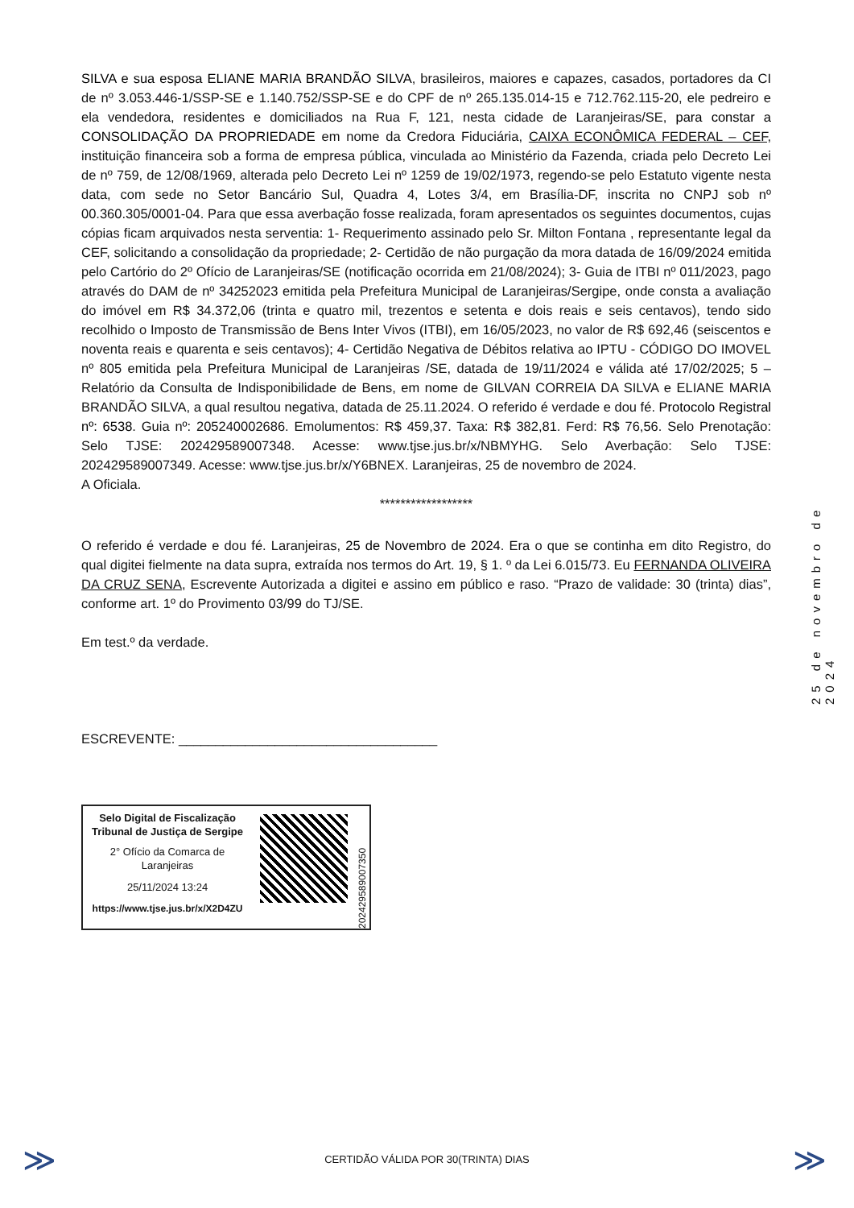SILVA e sua esposa ELIANE MARIA BRANDÃO SILVA, brasileiros, maiores e capazes, casados, portadores da CI de nº 3.053.446-1/SSP-SE e 1.140.752/SSP-SE e do CPF de nº 265.135.014-15 e 712.762.115-20, ele pedreiro e ela vendedora, residentes e domiciliados na Rua F, 121, nesta cidade de Laranjeiras/SE, para constar a CONSOLIDAÇÃO DA PROPRIEDADE em nome da Credora Fiduciária, CAIXA ECONÔMICA FEDERAL – CEF, instituição financeira sob a forma de empresa pública, vinculada ao Ministério da Fazenda, criada pelo Decreto Lei de nº 759, de 12/08/1969, alterada pelo Decreto Lei nº 1259 de 19/02/1973, regendo-se pelo Estatuto vigente nesta data, com sede no Setor Bancário Sul, Quadra 4, Lotes 3/4, em Brasília-DF, inscrita no CNPJ sob nº 00.360.305/0001-04. Para que essa averbação fosse realizada, foram apresentados os seguintes documentos, cujas cópias ficam arquivados nesta serventia: 1- Requerimento assinado pelo Sr. Milton Fontana , representante legal da CEF, solicitando a consolidação da propriedade; 2- Certidão de não purgação da mora datada de 16/09/2024 emitida pelo Cartório do 2º Ofício de Laranjeiras/SE (notificação ocorrida em 21/08/2024); 3- Guia de ITBI nº 011/2023, pago através do DAM de nº 34252023 emitida pela Prefeitura Municipal de Laranjeiras/Sergipe, onde consta a avaliação do imóvel em R$ 34.372,06 (trinta e quatro mil, trezentos e setenta e dois reais e seis centavos), tendo sido recolhido o Imposto de Transmissão de Bens Inter Vivos (ITBI), em 16/05/2023, no valor de R$ 692,46 (seiscentos e noventa reais e quarenta e seis centavos); 4- Certidão Negativa de Débitos relativa ao IPTU - CÓDIGO DO IMOVEL nº 805 emitida pela Prefeitura Municipal de Laranjeiras /SE, datada de 19/11/2024 e válida até 17/02/2025; 5 – Relatório da Consulta de Indisponibilidade de Bens, em nome de GILVAN CORREIA DA SILVA e ELIANE MARIA BRANDÃO SILVA, a qual resultou negativa, datada de 25.11.2024. O referido é verdade e dou fé. Protocolo Registral nº: 6538. Guia nº: 205240002686. Emolumentos: R$ 459,37. Taxa: R$ 382,81. Ferd: R$ 76,56. Selo Prenotação: Selo TJSE: 202429589007348. Acesse: www.tjse.jus.br/x/NBMYHG. Selo Averbação: Selo TJSE: 202429589007349. Acesse: www.tjse.jus.br/x/Y6BNEX. Laranjeiras, 25 de novembro de 2024.
A Oficiala.
******************
O referido é verdade e dou fé. Laranjeiras, 25 de Novembro de 2024. Era o que se continha em dito Registro, do qual digitei fielmente na data supra, extraída nos termos do Art. 19, § 1. º da Lei 6.015/73. Eu FERNANDA OLIVEIRA DA CRUZ SENA, Escrevente Autorizada a digitei e assino em público e raso. “Prazo de validade: 30 (trinta) dias”, conforme art. 1º do Provimento 03/99 do TJ/SE.
Em test.º da verdade.
ESCREVENTE: ___________________________________
Selo Digital de Fiscalização Tribunal de Justiça de Sergipe
2° Ofício da Comarca de Laranjeiras
25/11/2024 13:24
https://www.tjse.jus.br/x/X2D4ZU
202429589007350
25 de novembro de 2024
≫
CERTIDÃO VÁLIDA POR 30(TRINTA) DIAS ≫